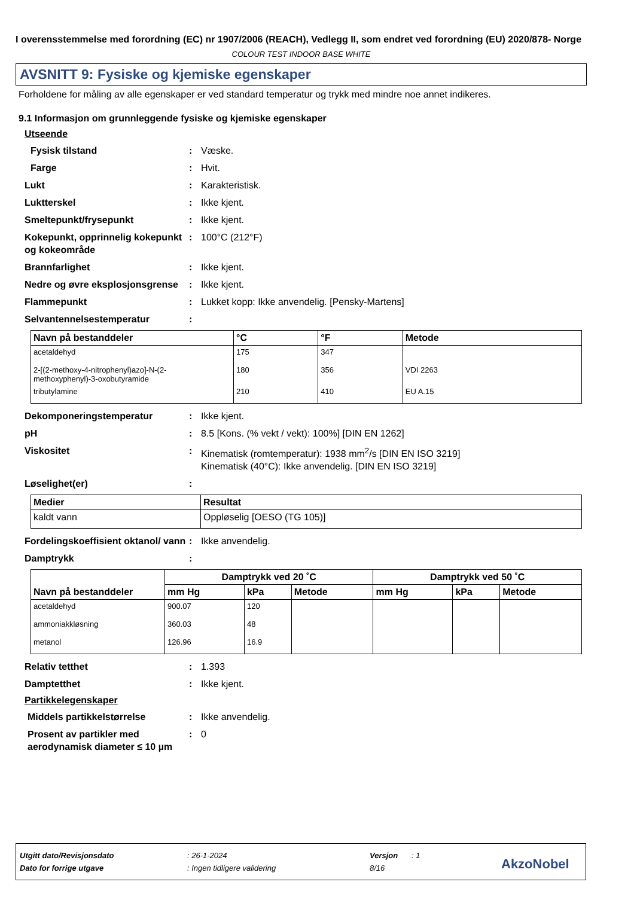I overensstemmelse med forordning (EC) nr 1907/2006 (REACH), Vedlegg II, som endret ved forordning (EU) 2020/878- Norge
COLOUR TEST INDOOR BASE WHITE
AVSNITT 9: Fysiske og kjemiske egenskaper
Forholdene for måling av alle egenskaper er ved standard temperatur og trykk med mindre noe annet indikeres.
9.1 Informasjon om grunnleggende fysiske og kjemiske egenskaper
Utseende
Fysisk tilstand: Væske.
Farge: Hvit.
Lukt: Karakteristisk.
Luktterskel: Ikke kjent.
Smeltepunkt/frysepunkt: Ikke kjent.
Kokepunkt, opprinnelig kokepunkt og kokeområde: 100°C (212°F)
Brannfarlighet: Ikke kjent.
Nedre og øvre eksplosjonsgrense: Ikke kjent.
Flammepunkt: Lukket kopp: Ikke anvendelig. [Pensky-Martens]
Selvantennelsestemperatur:
| Navn på bestanddeler | °C | °F | Metode |
| --- | --- | --- | --- |
| acetaldehyd | 175 | 347 | |
| 2-[(2-methoxy-4-nitrophenyl)azo]-N-(2-methoxyphenyl)-3-oxobutyramide | 180 | 356 | VDI 2263 |
| tributylamine | 210 | 410 | EU A.15 |
Dekomponeringstemperatur: Ikke kjent.
pH: 8.5 [Kons. (% vekt / vekt): 100%] [DIN EN 1262]
Viskositet: Kinematisk (romtemperatur): 1938 mm<sup>2</sup>/s [DIN EN ISO 3219]
Kinematisk (40°C): Ikke anvendelig. [DIN EN ISO 3219]
Løselighet(er):
| Medier | Resultat |
| --- | --- |
| kaldt vann | Oppløselig [OESO (TG 105)] |
Fordelingskoeffisient oktanol/ vann: Ikke anvendelig.
Damptrykk:
| Navn på bestanddeler | Damptrykk ved 20 ˚C | | | Damptrykk ved 50 ˚C | | |
| --- | --- | --- | --- | --- | --- | --- |
| | mm Hg | kPa | Metode | mm Hg | kPa | Metode |
| acetaldehyd | 900.07 | 120 | | | | |
| ammoniakkløsning | 360.03 | 48 | | | | |
| metanol | 126.96 | 16.9 | | | | |
Relativ tetthet: 1.393
Damptetthet: Ikke kjent.
Partikkelegenskaper
Middels partikkelstørrelse: Ikke anvendelig.
Prosent av partikler med aerodynamisk diameter ≤ 10 µm: 0
Utgitt dato/Revisjonsdato: 26-1-2024 Versjon: 1
Dato for forrige utgave: Ingen tidligere validering 8/16 AkzoNobel